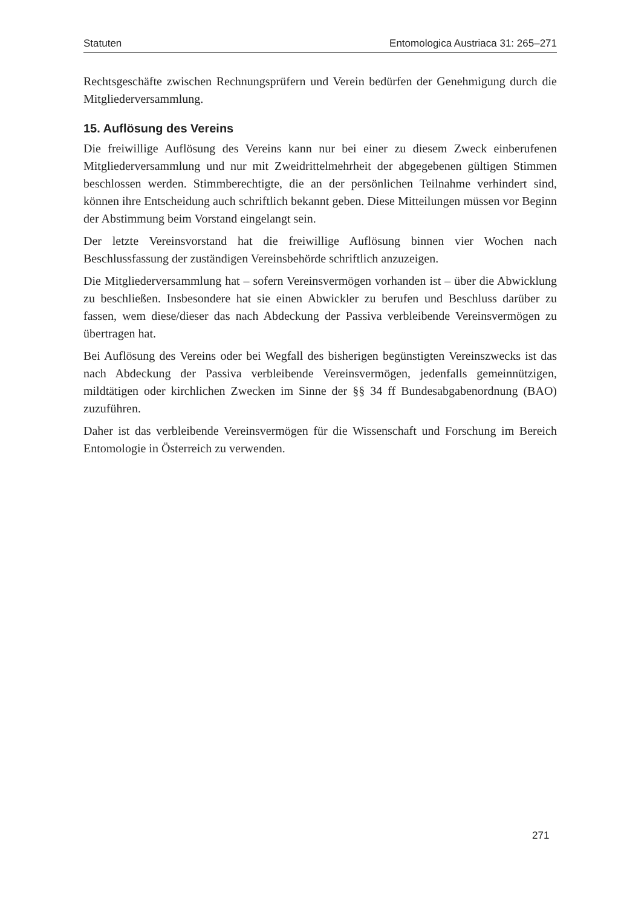Statuten Entomologica Austriaca 31: 265–271
Rechtsgeschäfte zwischen Rechnungsprüfern und Verein bedürfen der Genehmigung durch die Mitgliederversammlung.
15. Auflösung des Vereins
Die freiwillige Auflösung des Vereins kann nur bei einer zu diesem Zweck einberufenen Mitgliederversammlung und nur mit Zweidrittelmehrheit der abgegebenen gültigen Stimmen beschlossen werden. Stimmberechtigte, die an der persönlichen Teilnahme verhindert sind, können ihre Entscheidung auch schriftlich bekannt geben. Diese Mitteilungen müssen vor Beginn der Abstimmung beim Vorstand eingelangt sein.
Der letzte Vereinsvorstand hat die freiwillige Auflösung binnen vier Wochen nach Beschlussfassung der zuständigen Vereinsbehörde schriftlich anzuzeigen.
Die Mitgliederversammlung hat – sofern Vereinsvermögen vorhanden ist – über die Abwicklung zu beschließen. Insbesondere hat sie einen Abwickler zu berufen und Beschluss darüber zu fassen, wem diese/dieser das nach Abdeckung der Passiva verbleibende Vereinsvermögen zu übertragen hat.
Bei Auflösung des Vereins oder bei Wegfall des bisherigen begünstigten Vereinszwecks ist das nach Abdeckung der Passiva verbleibende Vereinsvermögen, jedenfalls gemeinnützigen, mildtätigen oder kirchlichen Zwecken im Sinne der §§ 34 ff Bundesabgabenordnung (BAO) zuzuführen.
Daher ist das verbleibende Vereinsvermögen für die Wissenschaft und Forschung im Bereich Entomologie in Österreich zu verwenden.
271